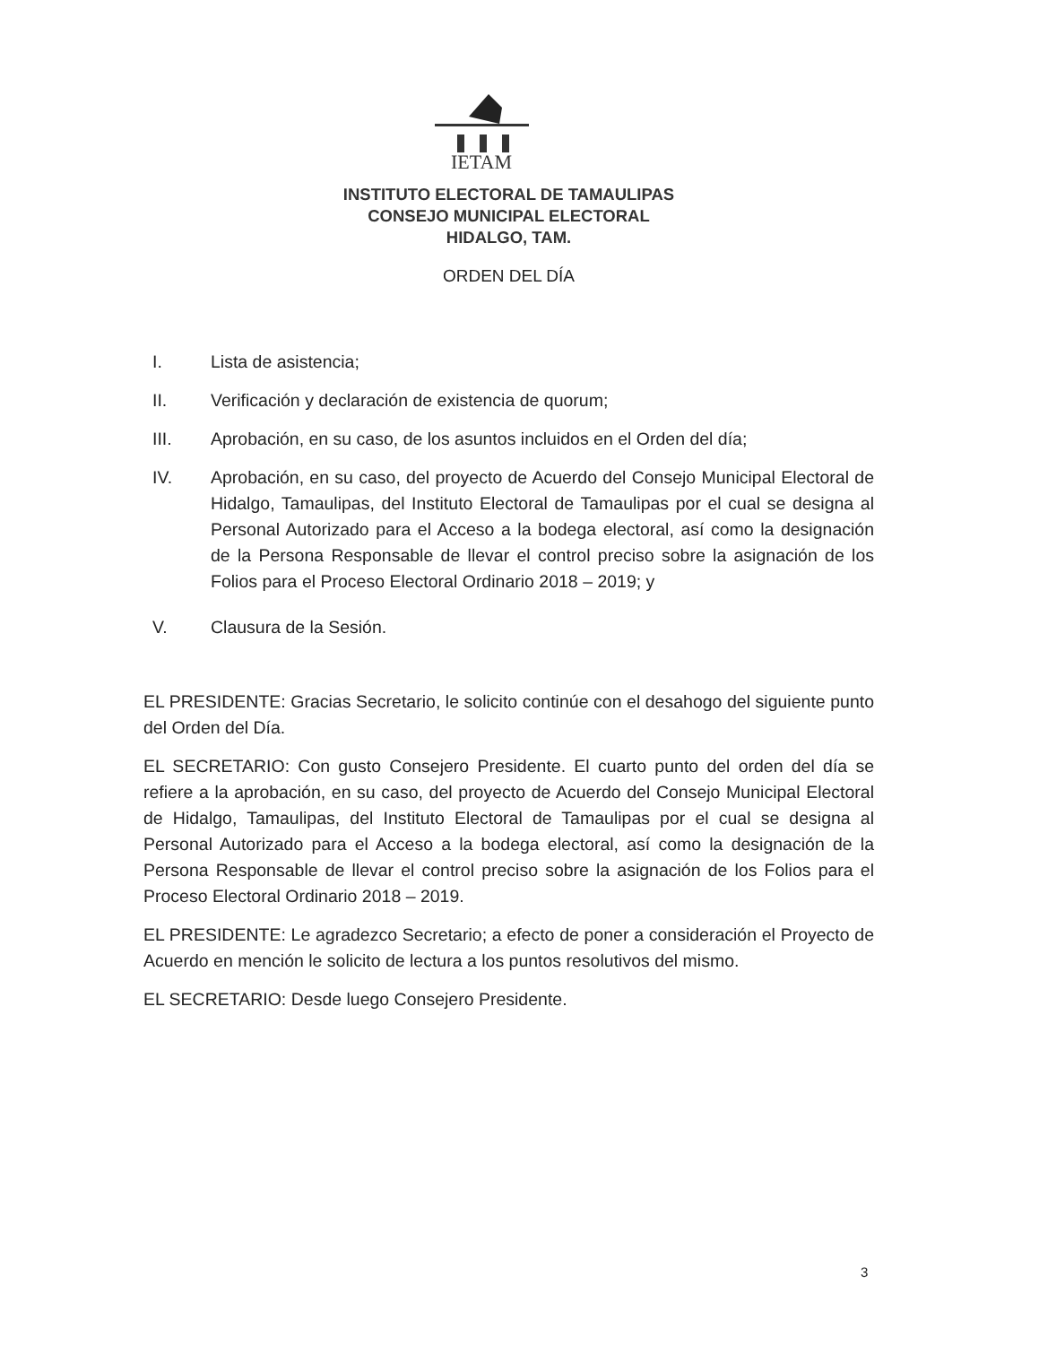IETAM
INSTITUTO ELECTORAL DE TAMAULIPAS
CONSEJO MUNICIPAL ELECTORAL
HIDALGO, TAM.
ORDEN DEL DÍA
I. Lista de asistencia;
II. Verificación y declaración de existencia de quorum;
III. Aprobación, en su caso, de los asuntos incluidos en el Orden del día;
IV. Aprobación, en su caso, del proyecto de Acuerdo del Consejo Municipal Electoral de Hidalgo, Tamaulipas, del Instituto Electoral de Tamaulipas por el cual se designa al Personal Autorizado para el Acceso a la bodega electoral, así como la designación de la Persona Responsable de llevar el control preciso sobre la asignación de los Folios para el Proceso Electoral Ordinario 2018 – 2019; y
V. Clausura de la Sesión.
EL PRESIDENTE: Gracias Secretario, le solicito continúe con el desahogo del siguiente punto del Orden del Día.
EL SECRETARIO: Con gusto Consejero Presidente. El cuarto punto del orden del día se refiere a la aprobación, en su caso, del proyecto de Acuerdo del Consejo Municipal Electoral de Hidalgo, Tamaulipas, del Instituto Electoral de Tamaulipas por el cual se designa al Personal Autorizado para el Acceso a la bodega electoral, así como la designación de la Persona Responsable de llevar el control preciso sobre la asignación de los Folios para el Proceso Electoral Ordinario 2018 – 2019.
EL PRESIDENTE: Le agradezco Secretario; a efecto de poner a consideración el Proyecto de Acuerdo en mención le solicito de lectura a los puntos resolutivos del mismo.
EL SECRETARIO: Desde luego Consejero Presidente.
3